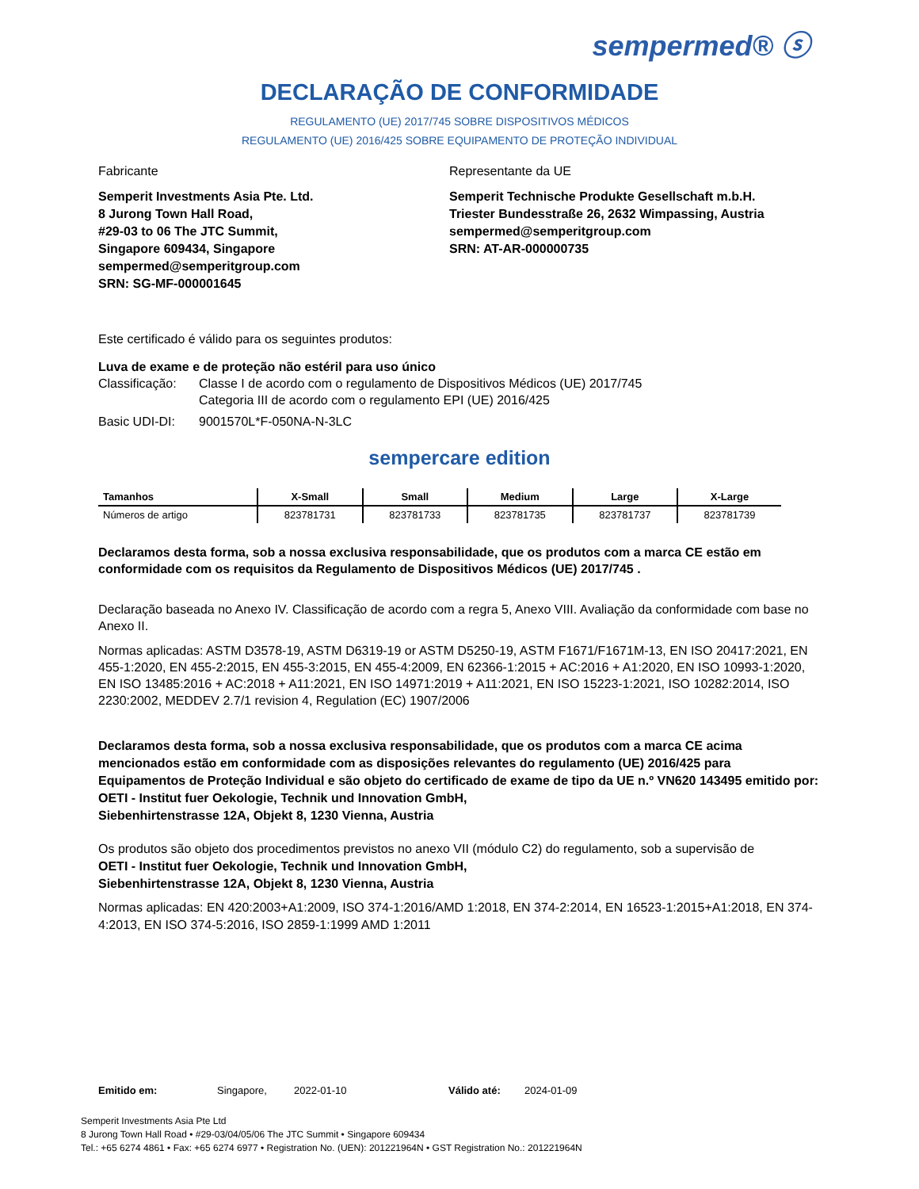sempermed® ⓢ
DECLARAÇÃO DE CONFORMIDADE
REGULAMENTO (UE) 2017/745 SOBRE DISPOSITIVOS MÉDICOS
REGULAMENTO (UE) 2016/425 SOBRE EQUIPAMENTO DE PROTEÇÃO INDIVIDUAL
Fabricante
Semperit Investments Asia Pte. Ltd.
8 Jurong Town Hall Road,
#29-03 to 06 The JTC Summit,
Singapore 609434, Singapore
sempermed@semperitgroup.com
SRN: SG-MF-000001645
Representante da UE
Semperit Technische Produkte Gesellschaft m.b.H.
Triester Bundesstraße 26, 2632 Wimpassing, Austria
sempermed@semperitgroup.com
SRN: AT-AR-000000735
Este certificado é válido para os seguintes produtos:
Luva de exame e de proteção não estéril para uso único
Classificação: Classe I de acordo com o regulamento de Dispositivos Médicos (UE) 2017/745
Categoria III de acordo com o regulamento EPI (UE) 2016/425
Basic UDI-DI: 9001570L*F-050NA-N-3LC
sempercare edition
| Tamanhos | X-Small | Small | Medium | Large | X-Large |
| --- | --- | --- | --- | --- | --- |
| Números de artigo | 823781731 | 823781733 | 823781735 | 823781737 | 823781739 |
Declaramos desta forma, sob a nossa exclusiva responsabilidade, que os produtos com a marca CE estão em conformidade com os requisitos da Regulamento de Dispositivos Médicos (UE) 2017/745 .
Declaração baseada no Anexo IV. Classificação de acordo com a regra 5, Anexo VIII. Avaliação da conformidade com base no Anexo II.
Normas aplicadas: ASTM D3578-19, ASTM D6319-19 or ASTM D5250-19, ASTM F1671/F1671M-13, EN ISO 20417:2021, EN 455-1:2020, EN 455-2:2015, EN 455-3:2015, EN 455-4:2009, EN 62366-1:2015 + AC:2016 + A1:2020, EN ISO 10993-1:2020, EN ISO 13485:2016 + AC:2018 + A11:2021, EN ISO 14971:2019 + A11:2021, EN ISO 15223-1:2021, ISO 10282:2014, ISO 2230:2002, MEDDEV 2.7/1 revision 4, Regulation (EC) 1907/2006
Declaramos desta forma, sob a nossa exclusiva responsabilidade, que os produtos com a marca CE acima mencionados estão em conformidade com as disposições relevantes do regulamento (UE) 2016/425 para Equipamentos de Proteção Individual e são objeto do certificado de exame de tipo da UE n.º VN620 143495 emitido por:
OETI - Institut fuer Oekologie, Technik und Innovation GmbH,
Siebenhirtenstrasse 12A, Objekt 8, 1230 Vienna, Austria
Os produtos são objeto dos procedimentos previstos no anexo VII (módulo C2) do regulamento, sob a supervisão de
OETI - Institut fuer Oekologie, Technik und Innovation GmbH,
Siebenhirtenstrasse 12A, Objekt 8, 1230 Vienna, Austria
Normas aplicadas: EN 420:2003+A1:2009, ISO 374-1:2016/AMD 1:2018, EN 374-2:2014, EN 16523-1:2015+A1:2018, EN 374-4:2013, EN ISO 374-5:2016, ISO 2859-1:1999 AMD 1:2011
Emitido em: Singapore, 2022-01-10 Válido até: 2024-01-09
Semperit Investments Asia Pte Ltd
8 Jurong Town Hall Road • #29-03/04/05/06 The JTC Summit • Singapore 609434
Tel.: +65 6274 4861 • Fax: +65 6274 6977 • Registration No. (UEN): 201221964N • GST Registration No.: 201221964N